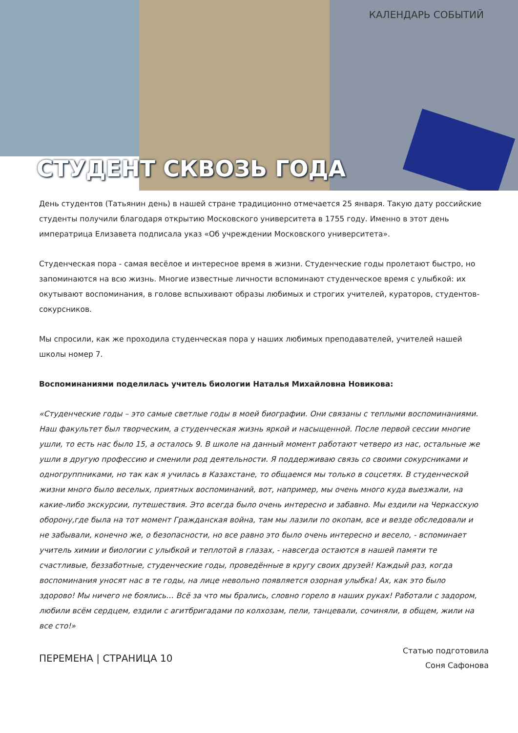КАЛЕНДАРЬ СОБЫТИЙ
СТУДЕНТ СКВОЗЬ ГОДА
День студентов (Татьянин день) в нашей стране традиционно отмечается 25 января. Такую дату российские студенты получили благодаря открытию Московского университета в 1755 году. Именно в этот день императрица Елизавета подписала указ «Об учреждении Московского университета».
Студенческая пора - самая весёлое и интересное время в жизни. Студенческие годы пролетают быстро, но запоминаются на всю жизнь. Многие известные личности вспоминают студенческое время с улыбкой: их окутывают воспоминания, в голове вспыхивают образы любимых и строгих учителей, кураторов, студентов-сокурсников.
Мы спросили, как же проходила студенческая пора у наших любимых преподавателей, учителей нашей школы номер 7.
Воспоминаниями поделилась учитель биологии Наталья Михайловна Новикова:
«Студенческие годы – это самые светлые годы в моей биографии. Они связаны с теплыми воспоминаниями. Наш факультет был творческим, а студенческая жизнь яркой и насыщенной. После первой сессии многие ушли, то есть нас было 15, а осталось 9. В школе на данный момент работают четверо из нас, остальные же ушли в другую профессию и сменили род деятельности. Я поддерживаю связь со своими сокурсниками и одногруппниками, но так как я училась в Казахстане, то общаемся мы только в соцсетях. В студенческой жизни много было веселых, приятных воспоминаний, вот, например, мы очень много куда выезжали, на какие-либо экскурсии, путешествия. Это всегда было очень интересно и забавно. Мы ездили на Черкасскую оборону,где была на тот момент Гражданская война, там мы лазили по окопам, все и везде обследовали и не забывали, конечно же, о безопасности, но все равно это было очень интересно и весело, - вспоминает учитель химии и биологии с улыбкой и теплотой в глазах, - навсегда остаются в нашей памяти те счастливые, беззаботные, студенческие годы, проведённые в кругу своих друзей! Каждый раз, когда воспоминания уносят нас в те годы, на лице невольно появляется озорная улыбка! Ах, как это было здорово! Мы ничего не боялись… Всё за что мы брались, словно горело в наших руках! Работали с задором, любили всём сердцем, ездили с агитбригадами по колхозам, пели, танцевали, сочиняли, в общем, жили на все сто!»
ПЕРЕМЕНА | СТРАНИЦА 10
Статью подготовила
Соня Сафонова